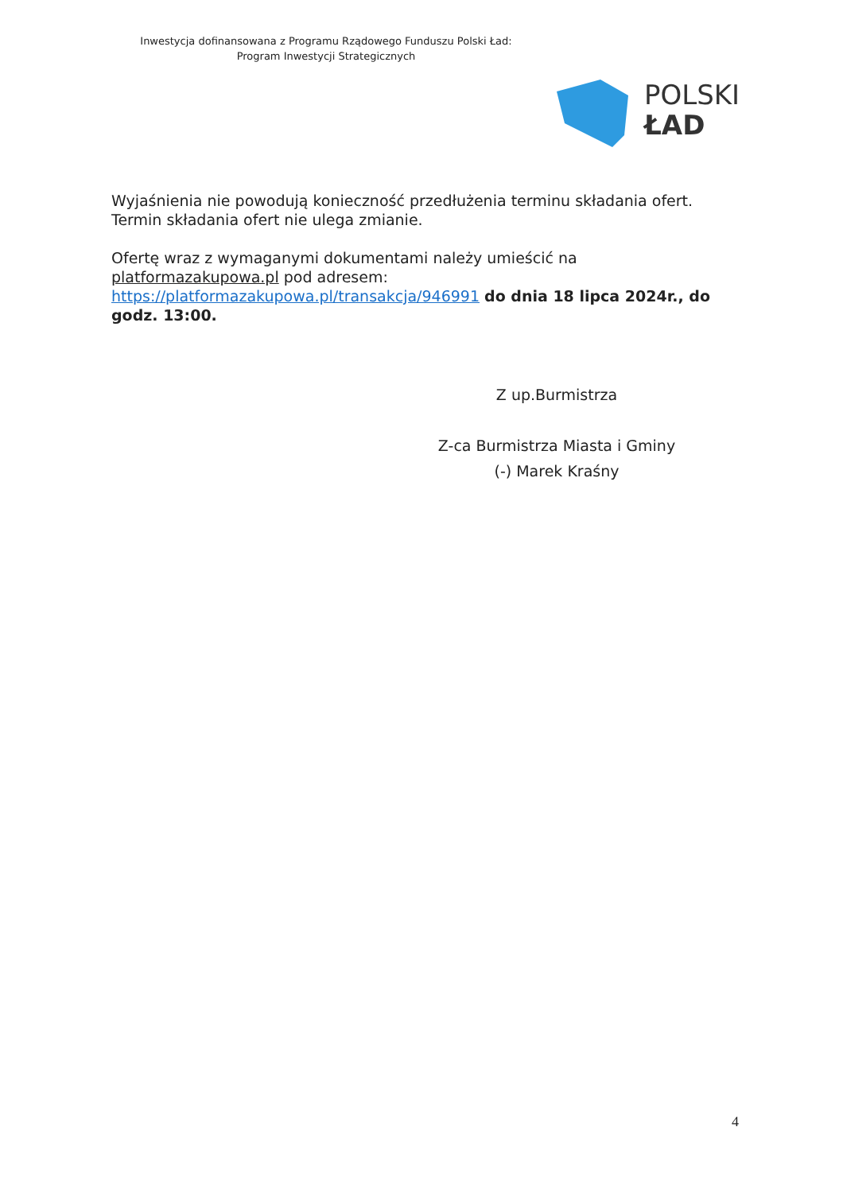Inwestycja dofinansowana z Programu Rządowego Funduszu Polski Ład:
Program Inwestycji Strategicznych
POLSKI
ŁAD
Wyjaśnienia nie powodują konieczność przedłużenia terminu składania ofert. Termin składania ofert nie ulega zmianie.
Ofertę wraz z wymaganymi dokumentami należy umieścić na platformazakupowa.pl pod adresem: https://platformazakupowa.pl/transakcja/946991 do dnia 18 lipca 2024r., do godz. 13:00.
Z up.Burmistrza
Z-ca Burmistrza Miasta i Gminy
(-) Marek Kraśny
4